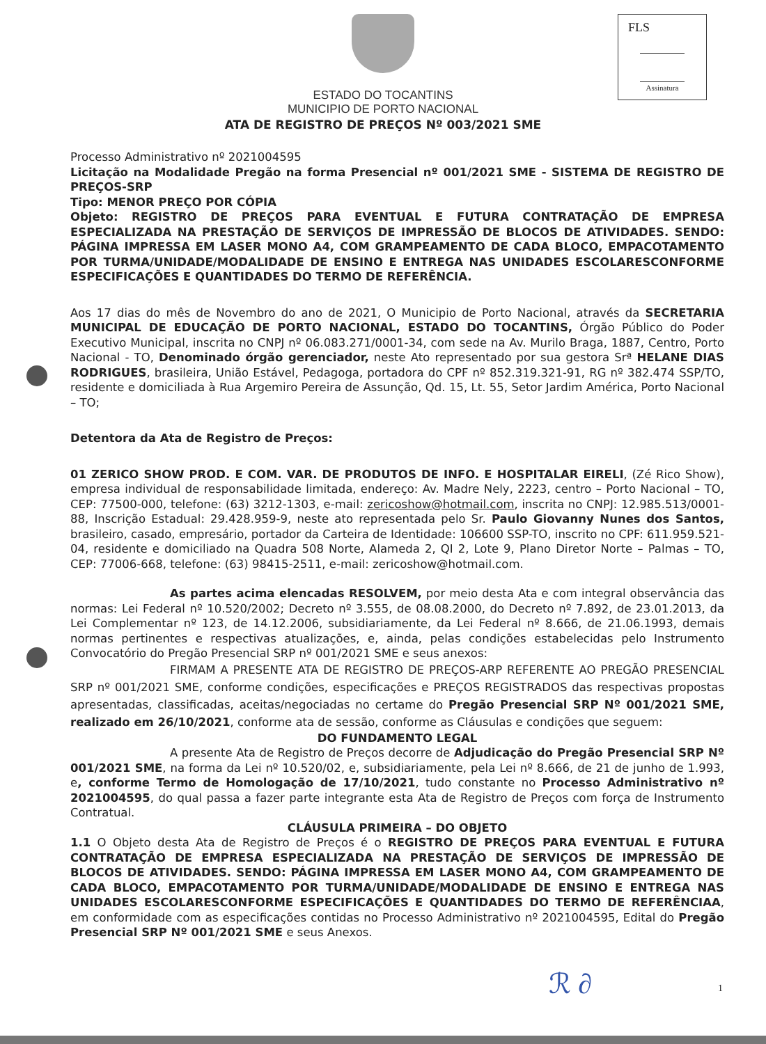FLS
Assinatura
ESTADO DO TOCANTINS
MUNICIPIO DE PORTO NACIONAL
ATA DE REGISTRO DE PREÇOS Nº 003/2021 SME
Processo Administrativo nº 2021004595
Licitação na Modalidade Pregão na forma Presencial nº 001/2021 SME - SISTEMA DE REGISTRO DE PREÇOS-SRP
Tipo: MENOR PREÇO POR CÓPIA
Objeto: REGISTRO DE PREÇOS PARA EVENTUAL E FUTURA CONTRATAÇÃO DE EMPRESA ESPECIALIZADA NA PRESTAÇÃO DE SERVIÇOS DE IMPRESSÃO DE BLOCOS DE ATIVIDADES. SENDO: PÁGINA IMPRESSA EM LASER MONO A4, COM GRAMPEAMENTO DE CADA BLOCO, EMPACOTAMENTO POR TURMA/UNIDADE/MODALIDADE DE ENSINO E ENTREGA NAS UNIDADES ESCOLARESCONFORME ESPECIFICAÇÕES E QUANTIDADES DO TERMO DE REFERÊNCIA.
Aos 17 dias do mês de Novembro do ano de 2021, O Municipio de Porto Nacional, através da SECRETARIA MUNICIPAL DE EDUCAÇÃO DE PORTO NACIONAL, ESTADO DO TOCANTINS, Órgão Público do Poder Executivo Municipal, inscrita no CNPJ nº 06.083.271/0001-34, com sede na Av. Murilo Braga, 1887, Centro, Porto Nacional - TO, Denominado órgão gerenciador, neste Ato representado por sua gestora Srª HELANE DIAS RODRIGUES, brasileira, União Estável, Pedagoga, portadora do CPF nº 852.319.321-91, RG nº 382.474 SSP/TO, residente e domiciliada à Rua Argemiro Pereira de Assunção, Qd. 15, Lt. 55, Setor Jardim América, Porto Nacional – TO;
Detentora da Ata de Registro de Preços:
01 ZERICO SHOW PROD. E COM. VAR. DE PRODUTOS DE INFO. E HOSPITALAR EIRELI, (Zé Rico Show), empresa individual de responsabilidade limitada, endereço: Av. Madre Nely, 2223, centro – Porto Nacional – TO, CEP: 77500-000, telefone: (63) 3212-1303, e-mail: zericoshow@hotmail.com, inscrita no CNPJ: 12.985.513/0001-88, Inscrição Estadual: 29.428.959-9, neste ato representada pelo Sr. Paulo Giovanny Nunes dos Santos, brasileiro, casado, empresário, portador da Carteira de Identidade: 106600 SSP-TO, inscrito no CPF: 611.959.521-04, residente e domiciliado na Quadra 508 Norte, Alameda 2, QI 2, Lote 9, Plano Diretor Norte – Palmas – TO, CEP: 77006-668, telefone: (63) 98415-2511, e-mail: zericoshow@hotmail.com.
As partes acima elencadas RESOLVEM, por meio desta Ata e com integral observância das normas: Lei Federal nº 10.520/2002; Decreto nº 3.555, de 08.08.2000, do Decreto nº 7.892, de 23.01.2013, da Lei Complementar nº 123, de 14.12.2006, subsidiariamente, da Lei Federal nº 8.666, de 21.06.1993, demais normas pertinentes e respectivas atualizações, e, ainda, pelas condições estabelecidas pelo Instrumento Convocatório do Pregão Presencial SRP nº 001/2021 SME e seus anexos:
FIRMAM A PRESENTE ATA DE REGISTRO DE PREÇOS-ARP REFERENTE AO PREGÃO PRESENCIAL SRP nº 001/2021 SME, conforme condições, especificações e PREÇOS REGISTRADOS das respectivas propostas apresentadas, classificadas, aceitas/negociadas no certame do Pregão Presencial SRP Nº 001/2021 SME, realizado em 26/10/2021, conforme ata de sessão, conforme as Cláusulas e condições que seguem:
DO FUNDAMENTO LEGAL
A presente Ata de Registro de Preços decorre de Adjudicação do Pregão Presencial SRP Nº 001/2021 SME, na forma da Lei nº 10.520/02, e, subsidiariamente, pela Lei nº 8.666, de 21 de junho de 1.993, e, conforme Termo de Homologação de 17/10/2021, tudo constante no Processo Administrativo nº 2021004595, do qual passa a fazer parte integrante esta Ata de Registro de Preços com força de Instrumento Contratual.
CLÁUSULA PRIMEIRA – DO OBJETO
1.1 O Objeto desta Ata de Registro de Preços é o REGISTRO DE PREÇOS PARA EVENTUAL E FUTURA CONTRATAÇÃO DE EMPRESA ESPECIALIZADA NA PRESTAÇÃO DE SERVIÇOS DE IMPRESSÃO DE BLOCOS DE ATIVIDADES. SENDO: PÁGINA IMPRESSA EM LASER MONO A4, COM GRAMPEAMENTO DE CADA BLOCO, EMPACOTAMENTO POR TURMA/UNIDADE/MODALIDADE DE ENSINO E ENTREGA NAS UNIDADES ESCOLARESCONFORME ESPECIFICAÇÕES E QUANTIDADES DO TERMO DE REFERÊNCIAA, em conformidade com as especificações contidas no Processo Administrativo nº 2021004595, Edital do Pregão Presencial SRP Nº 001/2021 SME e seus Anexos.
ℛ ∂ 1